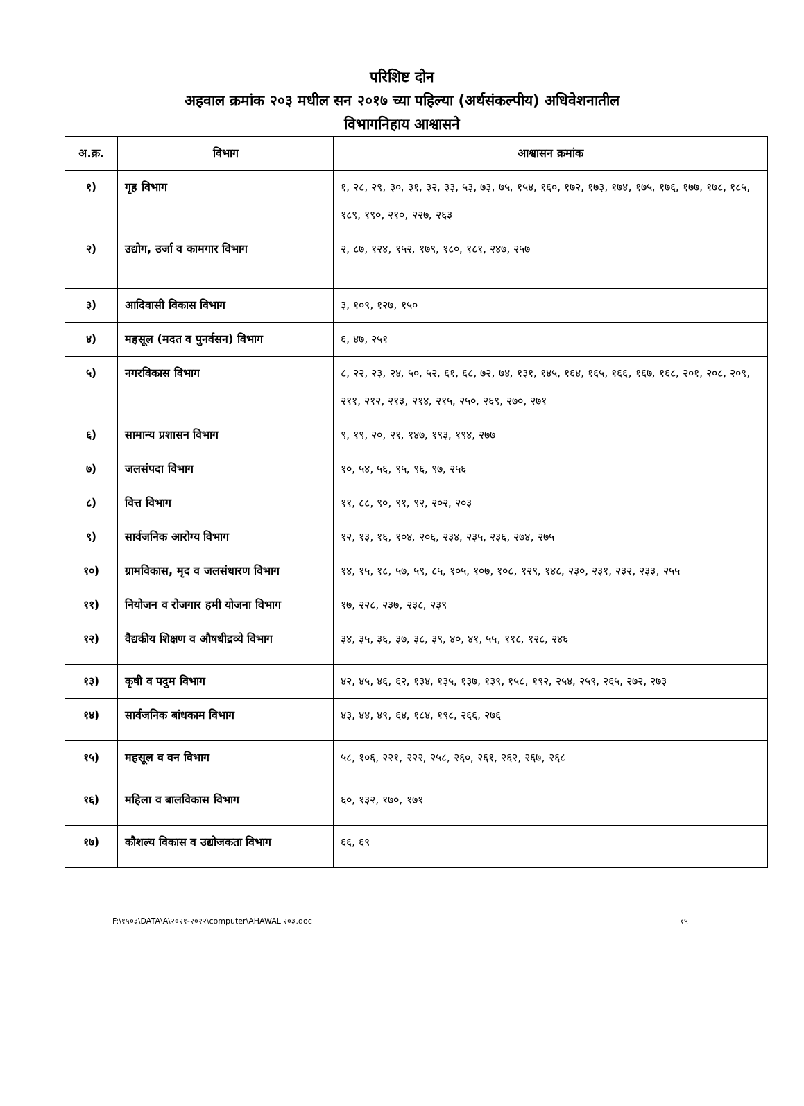परिशिष्ट दोन
अहवाल क्रमांक २०३ मधील सन २०१७ च्या पहिल्या (अर्थसंकल्पीय) अधिवेशनातील
विभागनिहाय आश्वासने
| अ.क्र. | विभाग | आश्वासन क्रमांक |
| --- | --- | --- |
| १) | गृह विभाग | १, २८, २९, ३०, ३१, ३२, ३३, ५३, ७३, ७५, १५४, १६०, १७२, १७३, १७४, १७५, १७६, १७७, १७८, १८५, १८९, १९०, २१०, २२७, २६३ |
| २) | उद्योग, उर्जा व कामगार विभाग | २, ८७, १२४, १५२, १७९, १८०, १८१, २४७, २५७ |
| ३) | आदिवासी विकास विभाग | ३, १०९, १२७, १५० |
| ४) | महसूल (मदत व पुनर्वसन) विभाग | ६, ४७, २५१ |
| ५) | नगरविकास विभाग | ८, २२, २३, २४, ५०, ५२, ६१, ६८, ७२, ७४, १३१, १४५, १६४, १६५, १६६, १६७, १६८, २०१, २०८, २०९, २११, २१२, २१३, २१४, २१५, २५०, २६९, २७०, २७१ |
| ६) | सामान्य प्रशासन विभाग | ९, १९, २०, २१, १४७, १९३, १९४, २७७ |
| ७) | जलसंपदा विभाग | १०, ५४, ५६, ९५, ९६, ९७, २५६ |
| ८) | वित्त विभाग | ११, ८८, ९०, ९१, ९२, २०२, २०३ |
| ९) | सार्वजनिक आरोग्य विभाग | १२, १३, १६, १०४, २०६, २३४, २३५, २३६, २७४, २७५ |
| १०) | ग्रामविकास, मृद व जलसंधारण विभाग | १४, १५, १८, ५७, ५९, ८५, १०५, १०७, १०८, १२९, १४८, २३०, २३१, २३२, २३३, २५५ |
| ११) | नियोजन व रोजगार हमी योजना विभाग | १७, २२८, २३७, २३८, २३९ |
| १२) | वैद्यकीय शिक्षण व औषधीद्रव्ये विभाग | ३४, ३५, ३६, ३७, ३८, ३९, ४०, ४१, ५५, ११८, १२८, २४६ |
| १३) | कृषी व पदुम विभाग | ४२, ४५, ४६, ६२, १३४, १३५, १३७, १३९, १५८, १९२, २५४, २५९, २६५, २७२, २७३ |
| १४) | सार्वजनिक बांधकाम विभाग | ४३, ४४, ४९, ६४, १८४, १९८, २६६, २७६ |
| १५) | महसूल व वन विभाग | ५८, १०६, २२१, २२२, २५८, २६०, २६१, २६२, २६७, २६८ |
| १६) | महिला व बालविकास विभाग | ६०, १३२, १७०, १७१ |
| १७) | कौशल्य विकास व उद्योजकता विभाग | ६६, ६९ |
F:\१५०३\DATA\A\२०२१-२०२२\computer\AHAWAL २०३.doc १५